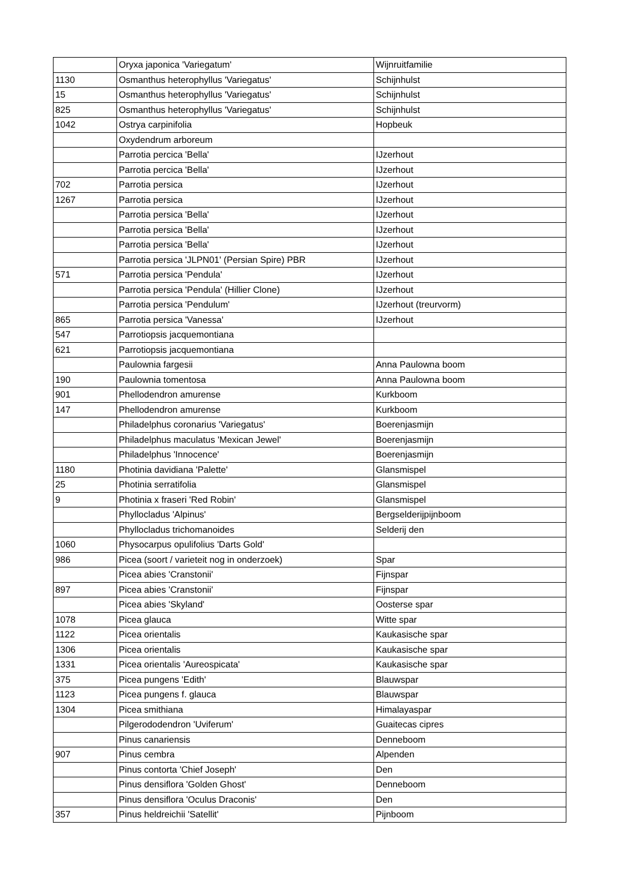| | Oryxa japonica 'Variegatum' | Wijnruitfamilie |
| 1130 | Osmanthus heterophyllus 'Variegatus' | Schijnhulst |
| 15 | Osmanthus heterophyllus 'Variegatus' | Schijnhulst |
| 825 | Osmanthus heterophyllus 'Variegatus' | Schijnhulst |
| 1042 | Ostrya carpinifolia | Hopbeuk |
| | Oxydendrum arboreum | |
| | Parrotia percica 'Bella' | IJzerhout |
| | Parrotia percica 'Bella' | IJzerhout |
| 702 | Parrotia persica | IJzerhout |
| 1267 | Parrotia persica | IJzerhout |
| | Parrotia persica 'Bella' | IJzerhout |
| | Parrotia persica 'Bella' | IJzerhout |
| | Parrotia persica 'Bella' | IJzerhout |
| | Parrotia persica 'JLPN01' (Persian Spire) PBR | IJzerhout |
| 571 | Parrotia persica 'Pendula' | IJzerhout |
| | Parrotia persica 'Pendula' (Hillier Clone) | IJzerhout |
| | Parrotia persica 'Pendulum' | IJzerhout (treurvorm) |
| 865 | Parrotia persica 'Vanessa' | IJzerhout |
| 547 | Parrotiopsis jacquemontiana | |
| 621 | Parrotiopsis jacquemontiana | |
| | Paulownia fargesii | Anna Paulowna boom |
| 190 | Paulownia tomentosa | Anna Paulowna boom |
| 901 | Phellodendron amurense | Kurkboom |
| 147 | Phellodendron amurense | Kurkboom |
| | Philadelphus coronarius 'Variegatus' | Boerenjasmijn |
| | Philadelphus maculatus 'Mexican Jewel' | Boerenjasmijn |
| | Philadelphus 'Innocence' | Boerenjasmijn |
| 1180 | Photinia davidiana 'Palette' | Glansmispel |
| 25 | Photinia serratifolia | Glansmispel |
| 9 | Photinia x fraseri 'Red Robin' | Glansmispel |
| | Phyllocladus 'Alpinus' | Bergselderijpijnboom |
| | Phyllocladus trichomanoides | Selderij den |
| 1060 | Physocarpus opulifolius 'Darts Gold' | |
| 986 | Picea (soort / varieteit nog in onderzoek) | Spar |
| | Picea abies 'Cranstonii' | Fijnspar |
| 897 | Picea abies 'Cranstonii' | Fijnspar |
| | Picea abies 'Skyland' | Oosterse spar |
| 1078 | Picea glauca | Witte spar |
| 1122 | Picea orientalis | Kaukasische spar |
| 1306 | Picea orientalis | Kaukasische spar |
| 1331 | Picea orientalis 'Aureospicata' | Kaukasische spar |
| 375 | Picea pungens 'Edith' | Blauwspar |
| 1123 | Picea pungens f. glauca | Blauwspar |
| 1304 | Picea smithiana | Himalayaspar |
| | Pilgerododendron 'Uviferum' | Guaitecas cipres |
| | Pinus canariensis | Denneboom |
| 907 | Pinus cembra | Alpenden |
| | Pinus contorta 'Chief Joseph' | Den |
| | Pinus densiflora 'Golden Ghost' | Denneboom |
| | Pinus densiflora 'Oculus Draconis' | Den |
| 357 | Pinus heldreichii 'Satellit' | Pijnboom |